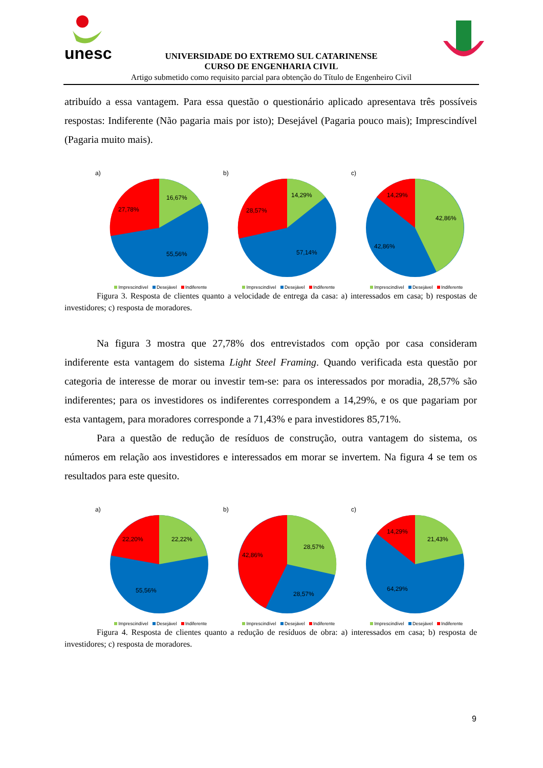unesc
UNIVERSIDADE DO EXTREMO SUL CATARINENSE
CURSO DE ENGENHARIA CIVIL
Artigo submetido como requisito parcial para obtenção do Título de Engenheiro Civil
atribuído a essa vantagem. Para essa questão o questionário aplicado apresentava três possíveis respostas: Indiferente (Não pagaria mais por isto); Desejável (Pagaria pouco mais); Imprescindível (Pagaria muito mais).
a)
16,67%
27,78%
55,56%
Imprescindível Desejável Indiferente
b)
14,29%
28,57%
57,14%
Imprescindível Desejável Indiferente
c)
14,29%
42,86%
42,86%
Imprescindível Desejável Indiferente
Figura 3. Resposta de clientes quanto a velocidade de entrega da casa: a) interessados em casa; b) respostas de investidores; c) resposta de moradores.
Na figura 3 mostra que 27,78% dos entrevistados com opção por casa consideram indiferente esta vantagem do sistema Light Steel Framing. Quando verificada esta questão por categoria de interesse de morar ou investir tem-se: para os interessados por moradia, 28,57% são indiferentes; para os investidores os indiferentes correspondem a 14,29%, e os que pagariam por esta vantagem, para moradores corresponde a 71,43% e para investidores 85,71%.
Para a questão de redução de resíduos de construção, outra vantagem do sistema, os números em relação aos investidores e interessados em morar se invertem. Na figura 4 se tem os resultados para este quesito.
a)
22,20%
22,22%
55,56%
Imprescindível Desejável Indiferente
b)
28,57%
42,86%
28,57%
Imprescindível Desejável Indiferente
c)
14,29%
21,43%
64,29%
Imprescindível Desejável Indiferente
Figura 4. Resposta de clientes quanto a redução de resíduos de obra: a) interessados em casa; b) resposta de investidores; c) resposta de moradores.
9